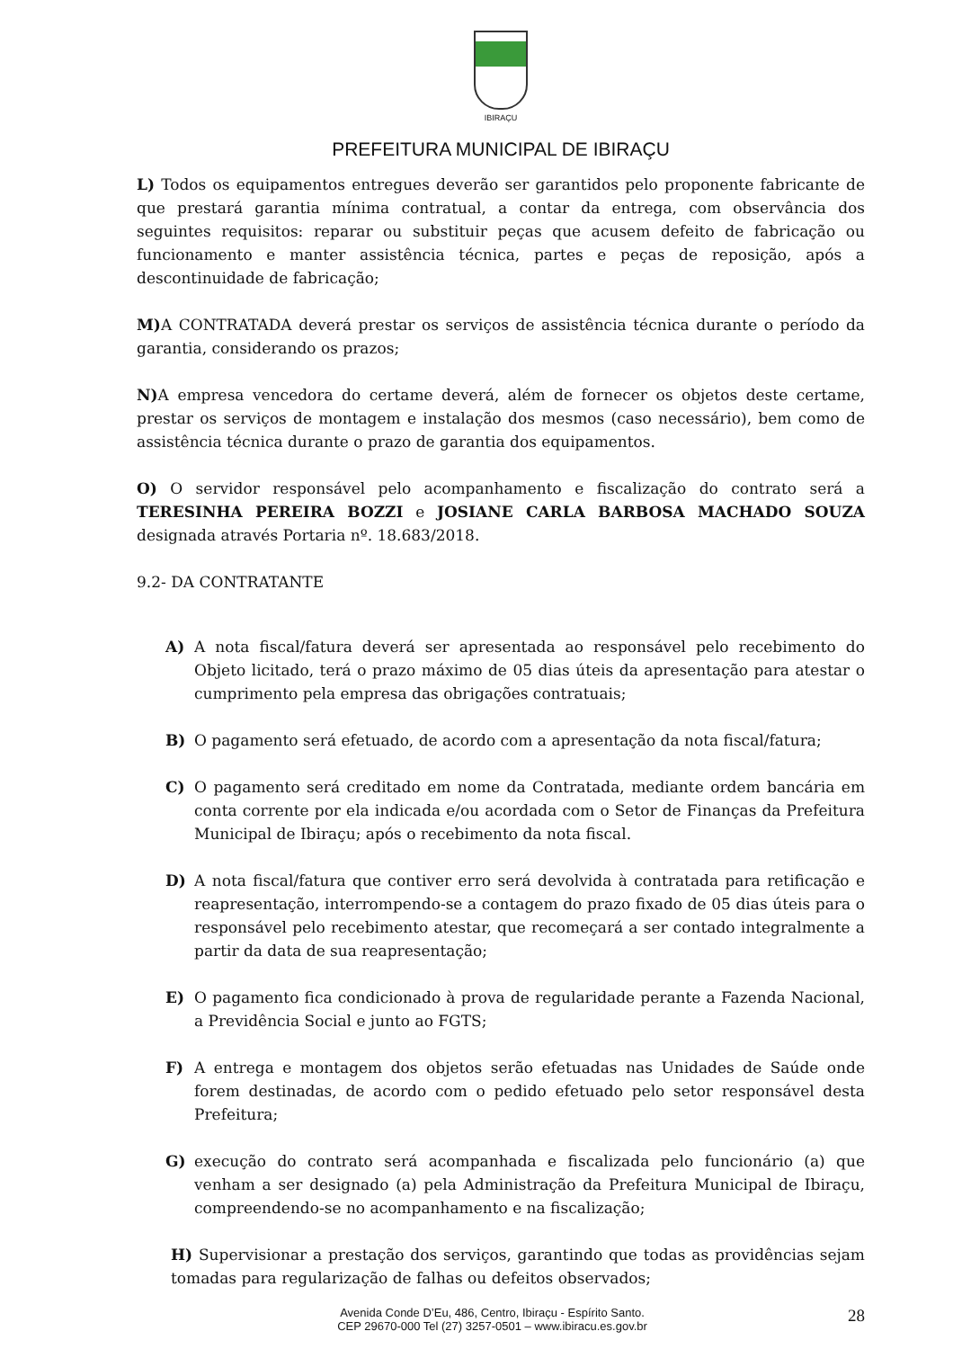IBIRAÇU
PREFEITURA MUNICIPAL DE IBIRAÇU
L) Todos os equipamentos entregues deverão ser garantidos pelo proponente fabricante de que prestará garantia mínima contratual, a contar da entrega, com observância dos seguintes requisitos: reparar ou substituir peças que acusem defeito de fabricação ou funcionamento e manter assistência técnica, partes e peças de reposição, após a descontinuidade de fabricação;
M) A CONTRATADA deverá prestar os serviços de assistência técnica durante o período da garantia, considerando os prazos;
N) A empresa vencedora do certame deverá, além de fornecer os objetos deste certame, prestar os serviços de montagem e instalação dos mesmos (caso necessário), bem como de assistência técnica durante o prazo de garantia dos equipamentos.
O) O servidor responsável pelo acompanhamento e fiscalização do contrato será a TERESINHA PEREIRA BOZZI e JOSIANE CARLA BARBOSA MACHADO SOUZA designada através Portaria nº. 18.683/2018.
9.2- DA CONTRATANTE
A) A nota fiscal/fatura deverá ser apresentada ao responsável pelo recebimento do Objeto licitado, terá o prazo máximo de 05 dias úteis da apresentação para atestar o cumprimento pela empresa das obrigações contratuais;
B) O pagamento será efetuado, de acordo com a apresentação da nota fiscal/fatura;
C) O pagamento será creditado em nome da Contratada, mediante ordem bancária em conta corrente por ela indicada e/ou acordada com o Setor de Finanças da Prefeitura Municipal de Ibiraçu; após o recebimento da nota fiscal.
D) A nota fiscal/fatura que contiver erro será devolvida à contratada para retificação e reapresentação, interrompendo-se a contagem do prazo fixado de 05 dias úteis para o responsável pelo recebimento atestar, que recomeçará a ser contado integralmente a partir da data de sua reapresentação;
E) O pagamento fica condicionado à prova de regularidade perante a Fazenda Nacional, a Previdência Social e junto ao FGTS;
F) A entrega e montagem dos objetos serão efetuadas nas Unidades de Saúde onde forem destinadas, de acordo com o pedido efetuado pelo setor responsável desta Prefeitura;
G) execução do contrato será acompanhada e fiscalizada pelo funcionário (a) que venham a ser designado (a) pela Administração da Prefeitura Municipal de Ibiraçu, compreendendo-se no acompanhamento e na fiscalização;
H) Supervisionar a prestação dos serviços, garantindo que todas as providências sejam tomadas para regularização de falhas ou defeitos observados;
Avenida Conde D’Eu, 486, Centro, Ibiraçu - Espírito Santo.
CEP 29670-000 Tel (27) 3257-0501 – www.ibiracu.es.gov.br
28